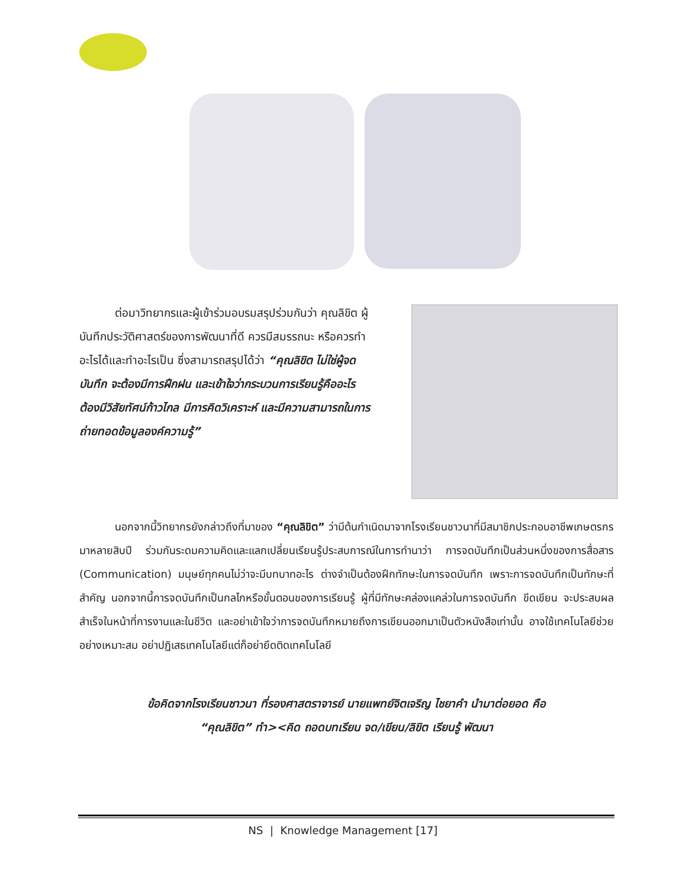ต่อมาวิทยากรและผู้เข้าร่วมอบรมสรุปร่วมกันว่า คุณลิขิต ผู้บันทึกประวัติศาสตร์ของการพัฒนาที่ดี ควรมีสมรรถนะ หรือควรทำอะไรได้และทำอะไรเป็น ซึ่งสามารถสรุปได้ว่า “คุณลิขิต ไม่ใช่ผู้จดบันทึก จะต้องมีการฝึกฝน และเข้าใจว่ากระบวนการเรียนรู้คืออะไร ต้องมีวิสัยทัศน์ก้าวไกล มีการคิดวิเคราะห์ และมีความสามารถในการถ่ายทอดข้อมูลองค์ความรู้”
นอกจากนี้วิทยากรยังกล่าวถึงที่มาของ “คุณลิขิต” ว่ามีต้นกำเนิดมาจากโรงเรียนชาวนาที่มีสมาชิกประกอบอาชีพเกษตรกรมาหลายสิบปี ร่วมกันระดมความคิดและแลกเปลี่ยนเรียนรู้ประสบการณ์ในการทำนาว่า การจดบันทึกเป็นส่วนหนึ่งของการสื่อสาร (Communication) มนุษย์ทุกคนไม่ว่าจะมีบทบาทอะไร ต่างจำเป็นต้องฝึกทักษะในการจดบันทึก เพราะการจดบันทึกเป็นทักษะที่สำคัญ นอกจากนี้การจดบันทึกเป็นกลไกหรือขั้นตอนของการเรียนรู้ ผู้ที่มีทักษะคล่องแคล่วในการจดบันทึก ขีดเขียน จะประสบผลสำเร็จในหน้าที่การงานและในชีวิต และอย่าเข้าใจว่าการจดบันทึกหมายถึงการเขียนออกมาเป็นตัวหนังสือเท่านั้น อาจใช้เทคโนโลยีช่วยอย่างเหมาะสม อย่าปฏิเสธเทคโนโลยีแต่ก็อย่ายึดติดเทคโนโลยี
ข้อคิดจากโรงเรียนชาวนา ที่รองศาสตราจารย์ นายแพทย์จิตเจริญ ไชยาคำ นำมาต่อยอด คือ
“คุณลิขิต” ทำ><คิด ถอดบทเรียน จด/เขียน/ลิขิต เรียนรู้ พัฒนา
NS | Knowledge Management [17]